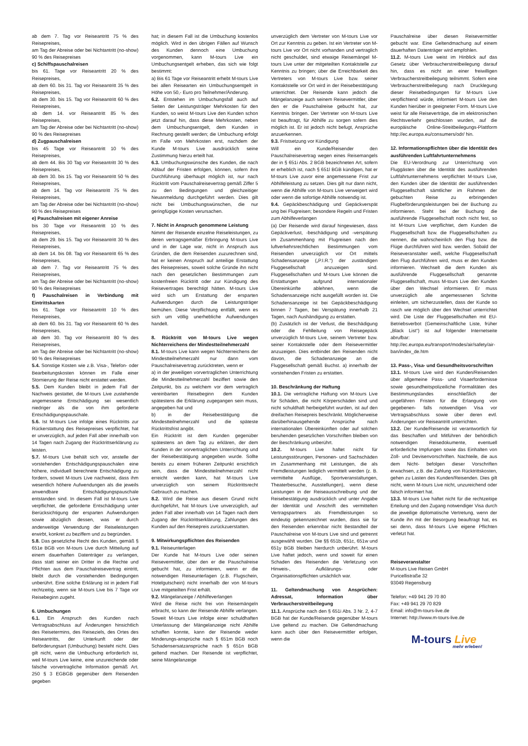ab dem 7. Tag vor Reiseantritt 75 % des Reisepreises,
am Tag der Abreise oder bei Nichtantritt (no-show) 90 % des Reisepreises
c) Schiffspauschalreisen
bis 61. Tage vor Reiseantritt 20 % des Reisepreises,
ab dem 60. bis 31. Tag vor Reiseantritt 35 % des Reisepreises,
ab dem 30. bis 15. Tag vor Reiseantritt 60 % des Reisepreises,
ab dem 14. vor Reiseantritt 85 % des Reisepreises,
am Tag der Abreise oder bei Nichtantritt (no-show) 90 % des Reisepreises
d) Zugpauschalreisen
bis 45 Tage vor Reiseantritt 10 % des Reisepreises,
ab dem 44. Bis 30 Tag vor Reiseantritt 30 % des Reisepreises,
ab dem 30. bis 15. Tag vor Reiseantritt 50 % des Reisepreises,
ab dem 14. Tag vor Reiseantritt 75 % des Reisepreises,
am Tag der Abreise oder bei Nichtantritt (no-show) 90 % des Reisepreises
e) Pauschalreisen mit eigener Anreise
bis 30 Tage vor Reiseantritt 10 % des Reisepreises,
ab dem 29. bis 15. Tag vor Reiseantritt 30 % des Reisepreises,
ab dem 14. bis 08. Tag vor Reiseantritt 65 % des Reisepreises,
ab dem 7. Tag vor Reiseantritt 75 % des Reisepreises,
am Tag der Abreise oder bei Nichtantritt (no-show) 90 % des Reisepreises
f) Pauschalreisen in Verbindung mit Eintrittskarten
bis 61. Tage vor Reiseantritt 10 % des Reisepreises,
ab dem 60. bis 31. Tag vor Reiseantritt 60 % des Reisepreises,
ab dem 30. Tag vor Reiseantritt 80 % des Reisepreises,
am Tag der Abreise oder bei Nichtantritt (no-show) 90 % des Reisepreises
5.4. Sonstige Kosten wie z.B. Visa-, Telefon- oder Bearbeitungskosten können im Falle einer Stornierung der Reise nicht erstattet werden.
5.5. Dem Kunden bleibt in jedem Fall der Nachweis gestattet, die M-tours Live zustehende angemessene Entschädigung sei wesentlich niedriger als die von ihm geforderte Entschädigungspauschale.
5.6. Ist M-tours Live infolge eines Rücktritts zur Rückerstattung des Reisepreises verpflichtet, hat er unverzüglich, auf jeden Fall aber innerhalb von 14 Tagen nach Zugang der Rücktrittserklärung zu leisten.
5.7. M-tours Live behält sich vor, anstelle der vorstehenden Entschädigungspauschalen eine höhere, individuell berechnete Entschädigung zu fordern, soweit M-tours Live nachweist, dass ihm wesentlich höhere Aufwendungen als die jeweils anwendbare Entschädigungspauschale entstanden sind. In diesem Fall ist M-tours Live verpflichtet, die geforderte Entschädigung unter Berücksichtigung der ersparten Aufwendungen sowie abzüglich dessen, was er durch anderweitige Verwendung der Reiseleistungen erwirbt, konkret zu beziffern und zu begründen.
5.8. Das gesetzliche Recht des Kunden, gemäß § 651e BGB von M-tours Live durch Mitteilung auf einem dauerhaften Datenträger zu verlangen, dass statt seiner ein Dritter in die Rechte und Pflichten aus dem Pauschalreisevertrag eintritt, bleibt durch die vorstehenden Bedingungen unberührt. Eine solche Erklärung ist in jedem Fall rechtzeitig, wenn sie M-tours Live bis 7 Tage vor Reisebeginn zugeht.
6. Umbuchungen
6.1. Ein Anspruch des Kunden nach Vertragsabschluss auf Änderungen hinsichtlich des Reisetermins, des Reiseziels, des Ortes des Reiseantritts, der Unterkunft oder der Beförderungsart (Umbuchung) besteht nicht. Dies gilt nicht, wenn die Umbuchung erforderlich ist, weil M-tours Live keine, eine unzureichende oder falsche vorvertragliche Information gemäß Art. 250 § 3 EGBGB gegenüber dem Reisenden gegeben
hat; in diesem Fall ist die Umbuchung kostenlos möglich. Wird in den übrigen Fällen auf Wunsch des Kunden dennoch eine Umbuchung vorgenommen, kann M-tours Live ein Umbuchungsentgelt erheben, das sich wie folgt bestimmt:
a) Bis 61 Tage vor Reiseantritt erhebt M-tours Live bei allen Reisearten ein Umbuchungsentgelt in Höhe von 50,- Euro pro Teilnehmer/Änderung.
6.2. Entstehen im Umbuchungsfall auch auf Seiten der Leistungsträger Mehrkosten für den Kunden, so weist M-tours Live den Kunden schon jetzt darauf hin, dass diese Mehrkosten, neben dem Umbuchungsentgelt, dem Kunden in Rechnung gestellt werden; die Umbuchung erfolgt im Falle von Mehrkosten erst, nachdem der Kunde M-tours Live ausdrücklich seine Zustimmung hierzu erteilt hat.
6.3. Umbuchungswünsche des Kunden, die nach Ablauf der Fristen erfolgen, können, sofern ihre Durchführung überhaupt möglich ist, nur nach Rücktritt vom Pauschalreisevertrag gemäß Ziffer 5 zu den Bedingungen und gleichzeitiger Neuanmeldung durchgeführt werden. Dies gilt nicht bei Umbuchungswünschen, die nur geringfügige Kosten verursachen.
7. Nicht in Anspruch genommene Leistung
Nimmt der Reisende einzelne Reiseleistungen, zu deren vertragsgemäßer Erbringung M-tours Live und in der Lage war, nicht in Anspruch aus Gründen, die dem Reisenden zuzurechnen sind, hat er keinen Anspruch auf anteilige Erstattung des Reisepreises, soweit solche Gründe ihn nicht nach den gesetzlichen Bestimmungen zum kostenfreien Rücktritt oder zur Kündigung des Reisevertrages berechtigt hätten. M-tours Live wird sich um Erstattung der ersparten Aufwendungen durch die Leistungsträger bemühen. Diese Verpflichtung entfällt, wenn es sich um völlig unerhebliche Aufwendungen handelt.
8. Rücktritt von M-tours Live wegen Nichterreichens der Mindestteilnehmerzahl
8.1. M-tours Live kann wegen Nichterreichens der Mindestteilnehmerzahl nur dann vom Pauschalreisevertrag zurücktreten, wenn er
a) in der jeweiligen vorvertraglichen Unterrichtung die Mindestteilnehmerzahl beziffert sowie den Zeitpunkt, bis zu welchem vor dem vertraglich vereinbarten Reisebeginn dem Kunden spätestens die Erklärung zugegangen sein muss, angegeben hat und
b) in der Reisebestätigung die Mindestteilnehmerzahl und die späteste Rücktrittsfrist angibt.
Ein Rücktritt ist dem Kunden gegenüber spätestens an dem Tag zu erklären, der dem Kunden in der vorvertraglichen Unterrichtung und der Reisebestätigung angegeben wurde. Sollte bereits zu einem früheren Zeitpunkt ersichtlich sein, dass die Mindestteilnehmerzahl nicht erreicht werden kann, hat M-tours Live unverzüglich von seinem Rücktrittsrecht Gebrauch zu machen.
8.2. Wird die Reise aus diesem Grund nicht durchgeführt, hat M-tours Live unverzüglich, auf jeden Fall aber innerhalb von 14 Tagen nach dem Zugang der Rücktrittserklärung, Zahlungen des Kunden auf den Reisepreis zurückzuerstatten.
9. Mitwirkungspflichten des Reisenden
9.1. Reiseunterlagen
Der Kunde hat M-tours Live oder seinen Reisevermittler, über den er die Pauschalreise gebucht hat, zu informieren, wenn er die notwendigen Reiseunterlagen (z.B. Flugschein, Hotelgutschein) nicht innerhalb der von M-tours Live mitgeteilten Frist erhält.
9.2. Mängelanzeige / Abhilfeverlangen
Wird die Reise nicht frei von Reisemängeln erbracht, so kann der Reisende Abhilfe verlangen. Soweit M-tours Live infolge einer schuldhaften Unterlassung der Mängelanzeige nicht Abhilfe schaffen konnte, kann der Reisende weder Minderungs-ansprüche nach § 651m BGB noch Schadensersatzansprüche nach § 651n BGB geltend machen. Der Reisende ist verpflichtet, seine Mängelanzeige
unverzüglich dem Vertreter von M-tours Live vor Ort zur Kenntnis zu geben. Ist ein Vertreter von M-tours Live vor Ort nicht vorhanden und vertraglich nicht geschuldet, sind etwaige Reisemängel M-tours Live unter der mitgeteilten Kontaktstelle zur Kenntnis zu bringen; über die Erreichbarkeit des Vertreters von M-tours Live bzw. seiner Kontaktstelle vor Ort wird in der Reisebestätigung unterrichtet. Der Reisende kann jedoch die Mängelanzeige auch seinem Reisevermittler, über den er die Pauschalreise gebucht hat, zur Kenntnis bringen. Der Vertreter von M-tours Live ist beauftragt, für Abhilfe zu sorgen sofern dies möglich ist. Er ist jedoch nicht befugt, Ansprüche anzuerkennen.
9.3. Fristsetzung vor Kündigung
Will ein Kunde/Reisender den Pauschalreisevertrag wegen eines Reisemangels der in § 651i Abs. 2 BGB bezeichneten Art, sofern er erheblich ist, nach § 651l BGB kündigen, hat er M-tours Live zuvor eine angemessene Frist zur Abhilfeleistung zu setzen. Dies gilt nur dann nicht, wenn die Abhilfe von M-tours Live verweigert wird oder wenn die sofortige Abhilfe notwendig ist.
9.4. Gepäckbeschädigung und Gepäckverspät ung bei Flugreisen; besondere Regeln und Fristen zum Abhilfeverlangen
(a) Der Reisende wird darauf hingewiesen, dass Gepäckverlust, -beschädigung und -verspätung im Zusammenhang mit Flugreisen nach den luftverkehrsrechtlichen Bestimmungen vom Reisenden unverzüglich vor Ort mittels Schadensanzeige („P.I.R.“) der zuständigen Fluggesellschaft anzuzeigen sind. Fluggesellschaften und M-tours Live können die Erstattungen aufgrund internationaler Übereinkünfte ablehnen, wenn die Schadensanzeige nicht ausgefüllt worden ist. Die Schadensanzeige ist bei Gepäckbeschädigung binnen 7 Tagen, bei Verspätung innerhalb 21 Tagen, nach Aushändigung zu erstatten.
(b) Zusätzlich ist der Verlust, die Beschädigung oder die Fehlleitung von Reisegepäck unverzüglich M-tours Live, seinem Vertreter bzw. seiner Kontaktstelle oder dem Reisevermittler anzuzeigen. Dies entbindet den Reisenden nicht davon, die Schadenanzeige an die Fluggesellschaft gemäß Buchst. a) innerhalb der vorstehenden Fristen zu erstatten.
10. Beschränkung der Haftung
10.1. Die vertragliche Haftung von M-tours Live für Schäden, die nicht Körperschäden sind und nicht schuldhaft herbeigeführt wurden, ist auf den dreifachen Reisepreis beschränkt. Möglicherweise darüberhinausgehende Ansprüche nach internationalen Übereinkünften oder auf solchen beruhenden gesetzlichen Vorschriften bleiben von der Beschränkung unberührt.
10.2. M-tours Live haftet nicht für Leistungsstörungen, Personen- und Sachschäden im Zusammenhang mit Leistungen, die als Fremdleistungen lediglich vermittelt werden (z. B. vermittelte Ausflüge, Sportveranstaltungen, Theaterbesuche, Ausstellungen), wenn diese Leistungen in der Reiseausschreibung und der Reisebestätigung ausdrücklich und unter Angabe der Identität und Anschrift des vermittelten Vertragspartners als Fremdleistungen so eindeutig gekennzeichnet wurden, dass sie für den Reisenden erkennbar nicht Bestandteil der Pauschalreise von M-tours Live sind und getrennt ausgewählt wurden. Die §§ 651b, 651c, 651w und 651y BGB bleiben hierdurch unberührt. M-tours Live haftet jedoch, wenn und soweit für einen Schaden des Reisenden die Verletzung von Hinweis-, Aufklärungs- oder Organisationspflichten ursächlich war.
11. Geltendmachung von Ansprüchen: Adressat, Information über Verbraucherstreitbeilegung
11.1. Ansprüche nach den § 651i Abs. 3 Nr. 2, 4-7 BGB hat der Kunde/Reisende gegenüber M-tours Live geltend zu machen. Die Geltendmachung kann auch über den Reisevermittler erfolgen, wenn die
Pauschalreise über diesen Reisevermittler gebucht war. Eine Geltendmachung auf einem dauerhaften Datenträger wird empfohlen.
11.2. M-tours Live weist im Hinblick auf das Gesetz über Verbraucherstreitbeilegung darauf hin, dass es nicht an einer freiwilligen Verbraucherstreitbeilegung teilnimmt. Sofern eine Verbraucherstreitbeilegung nach Drucklegung dieser Reisebedingungen für M-tours Live verpflichtend würde, informiert M-tours Live den Kunden hierüber in geeigneter Form. M-tours Live weist für alle Reiseverträge, die im elektronischen Rechtsverkehr geschlossen wurden, auf die europäische Online-Streitbeilegungs-Plattform http://ec.europa.eu/consumers/odr/ hin.
12. Informationspflichten über die Identität des ausführenden Luftfahrtunternehmens
Die EU-Verordnung zur Unterrichtung von Fluggästen über die Identität des ausführenden Luftfahrtunternehmens verpflichtet M-tours Live, den Kunden über die Identität der ausführenden Fluggesellschaft sämtlicher im Rahmen der gebuchten Reise zu erbringenden Flugbeförderungsleistungen bei der Buchung zu informieren. Steht bei der Buchung die ausführende Fluggesellschaft noch nicht fest, so ist M-tours Live verpflichtet, dem Kunden die Fluggesellschaft bzw. die Fluggesellschaften zu nennen, die wahrscheinlich den Flug bzw. die Flüge durchführen wird bzw. werden. Sobald der Reiseveranstalter weiß, welche Fluggesellschaft den Flug durchführen wird, muss er den Kunden informieren. Wechselt die dem Kunden als ausführende Fluggesellschaft genannte Fluggesellschaft, muss M-tours Live den Kunden über den Wechsel informieren. Er muss unverzüglich alle angemessenen Schritte einleiten, um sicherzustellen, dass der Kunde so rasch wie möglich über den Wechsel unterrichtet wird. Die Liste der Fluggesellschaften mit EU-Betriebsverbot (Gemeinschaftliche Liste, früher „Black List“) ist auf folgender Internetseite abrufbar: http://ec.europa.eu/transport/modes/air/safety/air-ban/index_de.htm
13. Pass-, Visa- und Gesundheitsvorschriften
13.1. M-tours Live wird den Kunden/Reisenden über allgemeine Pass- und Visaerfordernisse sowie gesundheitspolizeiliche Formalitäten des Bestimmungslandes einschließlich der ungefähren Fristen für die Erlangung von gegebenen- falls notwendigen Visa vor Vertragsabschluss sowie über deren evtl. Änderungen vor Reiseantritt unterrichten.
13.2. Der Kunde/Reisende ist verantwortlich für das Beschaffen und Mitführen der behördlich notwendigen Reisedokumente, eventuell erforderliche Impfungen sowie das Einhalten von Zoll- und Devisenvorschriften. Nachteile, die aus dem Nicht- befolgen dieser Vorschriften erwachsen, z.B. die Zahlung von Rücktrittskosten, gehen zu Lasten des Kunden/Reisenden. Dies gilt nicht, wenn M-tours Live nicht, unzureichend oder falsch informiert hat.
13.3. M-tours Live haftet nicht für die rechtzeitige Erteilung und den Zugang notwendiger Visa durch die jeweilige diplomatische Vertretung, wenn der Kunde ihn mit der Besorgung beauftragt hat, es sei denn, dass M-tours Live eigene Pflichten verletzt hat.
Reiseveranstalter
M-tours Live Reisen GmbH
Puricellistraße 32
93049 Regensburg
Telefon: +49 941 29 70 80
Fax: +49 941 29 70 829
Email: info@m-tours-live.de
Internet: http://www.m-tours-live.de
M-tours Live
mehr erleben!